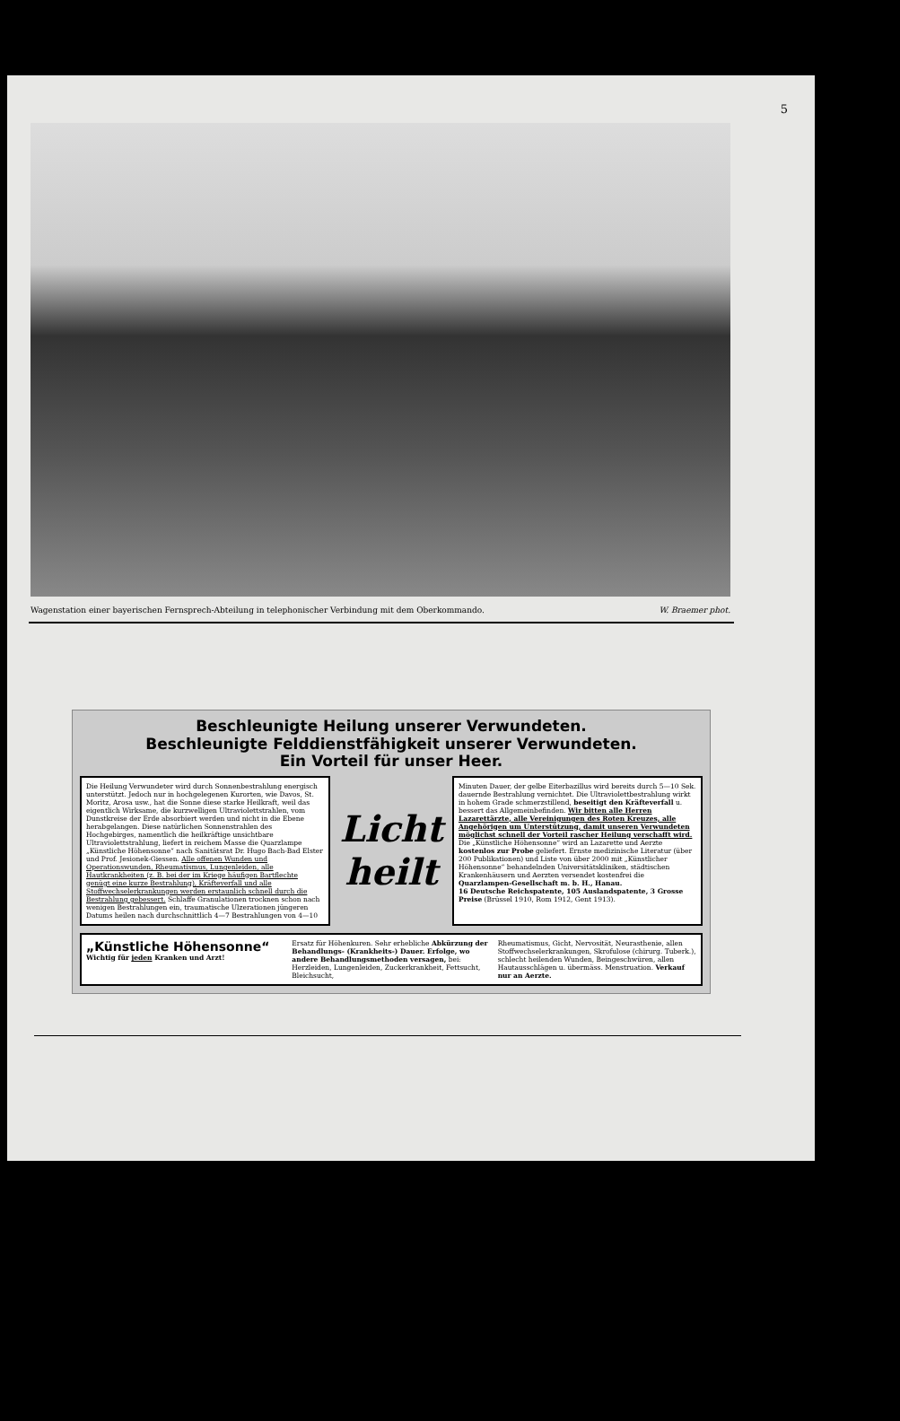5
Wagenstation einer bayerischen Fernsprech-Abteilung in telephonischer Verbindung mit dem Oberkommando. W. Braemer phot.
Beschleunigte Heilung unserer Verwundeten.
Beschleunigte Felddienstfähigkeit unserer Verwundeten.
Ein Vorteil für unser Heer.
Die Heilung Verwundeter wird durch Sonnenbestrahlung energisch unterstützt. Jedoch nur in hochgelegenen Kurorten, wie Davos, St. Moritz, Arosa usw., hat die Sonne diese starke Heilkraft, weil das eigentlich Wirksame, die kurzwelligen Ultraviolettstrahlen, vom Dunstkreise der Erde absorbiert werden und nicht in die Ebene herabgelangen. Diese natürlichen Sonnenstrahlen des Hochgebirges, namentlich die heilkräftige unsichtbare Ultraviolettstrahlung, liefert in reichem Masse die Quarzlampe „Künstliche Höhensonne“ nach Sanitätsrat Dr. Hugo Bach-Bad Elster und Prof. Jesionek-Giessen. Alle offenen Wunden und Operationswunden, Rheumatismus, Lungenleiden, alle Hautkrankheiten (z. B. bei der im Kriege häufigen Bartflechte genügt eine kurze Bestrahlung), Kräfteverfall und alle Stoffwechselerkrankungen werden erstaunlich schnell durch die Bestrahlung gebessert. Schlaffe Granulationen trocknen schon nach wenigen Bestrahlungen ein, traumatische Ulzerationen jüngeren Datums heilen nach durchschnittlich 4—7 Bestrahlungen von 4—10
Licht heilt
Minuten Dauer, der gelbe Eiterbazillus wird bereits durch 5—10 Sek. dauernde Bestrahlung vernichtet. Die Ultraviolettbestrahlung wirkt in hohem Grade schmerzstillend, beseitigt den Kräfteverfall u. bessert das Allgemeinbefinden. Wir bitten alle Herren Lazarettärzte, alle Vereinigungen des Roten Kreuzes, alle Angehörigen um Unterstützung, damit unseren Verwundeten möglichst schnell der Vorteil rascher Heilung verschafft wird.
Die „Künstliche Höhensonne“ wird an Lazarette und Aerzte kostenlos zur Probe geliefert. Ernste medizinische Literatur (über 200 Publikationen) und Liste von über 2000 mit „Künstlicher Höhensonne“ behandelnden Universitätskliniken, städtischen Krankenhäusern und Aerzten versendet kostenfrei die
Quarzlampen-Gesellschaft m. b. H., Hanau.
16 Deutsche Reichspatente, 105 Auslandspatente, 3 Grosse Preise (Brüssel 1910, Rom 1912, Gent 1913).
„Künstliche Höhensonne“
Wichtig für jeden Kranken und Arzt!
Ersatz für Höhenkuren. Sehr erhebliche Abkürzung der Behandlungs- (Krankheits-) Dauer. Erfolge, wo andere Behandlungsmethoden versagen, bei: Herzleiden, Lungenleiden, Zuckerkrankheit, Fettsucht, Bleichsucht,
Rheumatismus, Gicht, Nervosität, Neurasthenie, allen Stoffwechselerkrankungen, Skrofulose (chirurg. Tuberk.), schlecht heilenden Wunden, Beingeschwüren, allen Hautausschlägen u. übermäss. Menstruation. Verkauf nur an Aerzte.